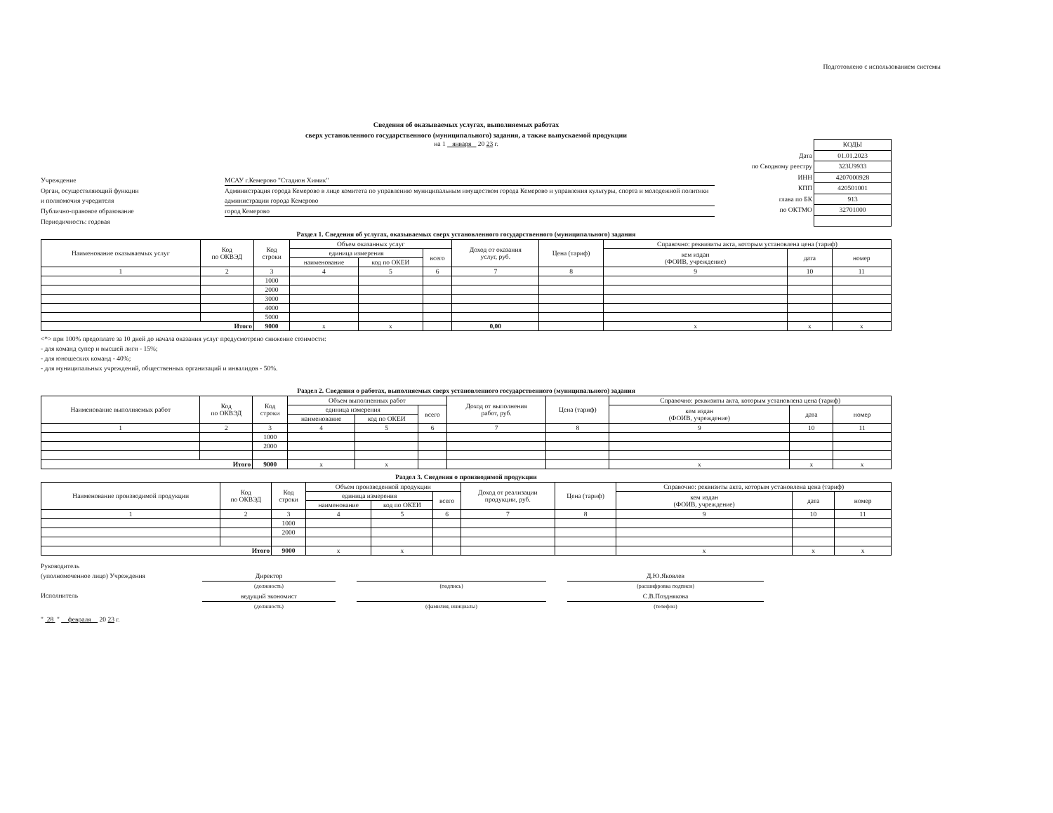Подготовлено с использованием системы
Сведения об оказываемых услугах, выполняемых работах
сверх установленного государственного (муниципального) задания, а также выпускаемой продукции
на 1 января 20 23 г.
Учреждение МСАУ г.Кемерово "Стадион Химик"
Орган, осуществляющий функции
и полномочия учредителя Администрация города Кемерово в лице комитета по управлению муниципальным имуществом города Кемерово и управления культуры, спорта и молодежной политики администрации города Кемерово
Публично-правовое образование город Кемерово
Периодичность: годовая
| | КОДЫ |
| Дата | 01.01.2023 |
| по Сводному реестру | 323U9933 |
| ИНН | 4207000928 |
| КПП | 420501001 |
| глава по БК | 913 |
| по ОКТМО | 32701000 |
Раздел 1. Сведения об услугах, оказываемых сверх установленного государственного (муниципального) задания
| Наименование оказываемых услуг | Код по ОКВЭД | Код строки | Объем оказанных услуг | | | Доход от оказания услуг, руб. | Цена (тариф) | Справочно: реквизиты акта, которым установлена цена (тариф) | | |
| --- | --- | --- | --- | --- | --- | --- | --- | --- | --- | --- |
| | | | единица измерения | | всего | | | кем издан (ФОИВ, учреждение) | дата | номер |
| | | | наименование | код по ОКЕИ | | | | | | |
| 1 | 2 | 3 | 4 | 5 | 6 | 7 | 8 | 9 | 10 | 11 |
| | | 1000 | | | | | | | | |
| | | 2000 | | | | | | | | |
| | | 3000 | | | | | | | | |
| | | 4000 | | | | | | | | |
| | | 5000 | | | | | | | | |
| Итого | | 9000 | x | x | | 0,00 | | x | x | x |
<*> при 100% предоплате за 10 дней до начала оказания услуг предусмотрено снижение стоимости:
- для команд супер и высшей лиги - 15%;
- для юношеских команд - 40%;
- для муниципальных учреждений, общественных организаций и инвалидов - 50%.
Раздел 2. Сведения о работах, выполняемых сверх установленного государственного (муниципального) задания
| Наименование выполняемых работ | Код по ОКВЭД | Код строки | Объем выполненных работ | | | Доход от выполнения работ, руб. | Цена (тариф) | Справочно: реквизиты акта, которым установлена цена (тариф) | | |
| --- | --- | --- | --- | --- | --- | --- | --- | --- | --- | --- |
| | | | единица измерения | | всего | | | кем издан (ФОИВ, учреждение) | дата | номер |
| | | | наименование | код по ОКЕИ | | | | | | |
| 1 | 2 | 3 | 4 | 5 | 6 | 7 | 8 | 9 | 10 | 11 |
| | | 1000 | | | | | | | | |
| | | 2000 | | | | | | | | |
| Итого | | 9000 | x | x | | | | x | x | x |
Раздел 3. Сведения о производимой продукции
| Наименование производимой продукции | Код по ОКВЭД | Код строки | Объем произведенной продукции | | | Доход от реализации продукции, руб. | Цена (тариф) | Справочно: реквизиты акта, которым установлена цена (тариф) | | |
| --- | --- | --- | --- | --- | --- | --- | --- | --- | --- | --- |
| | | | единица измерения | | всего | | | кем издан (ФОИВ, учреждение) | дата | номер |
| | | | наименование | код по ОКЕИ | | | | | | |
| 1 | 2 | 3 | 4 | 5 | 6 | 7 | 8 | 9 | 10 | 11 |
| | | 1000 | | | | | | | | |
| | | 2000 | | | | | | | | |
| Итого | | 9000 | x | x | | | | x | x | x |
Руководитель
(уполномоченное лицо) Учреждения
Исполнитель
Директор
(должность)
ведущий экономист
(должность)
(подпись)
(фамилия, инициалы)
Д.Ю.Яковлев
(расшифровка подписи)
С.В.Позднякова
(телефон)
" 28 " февраля 20 23 г.